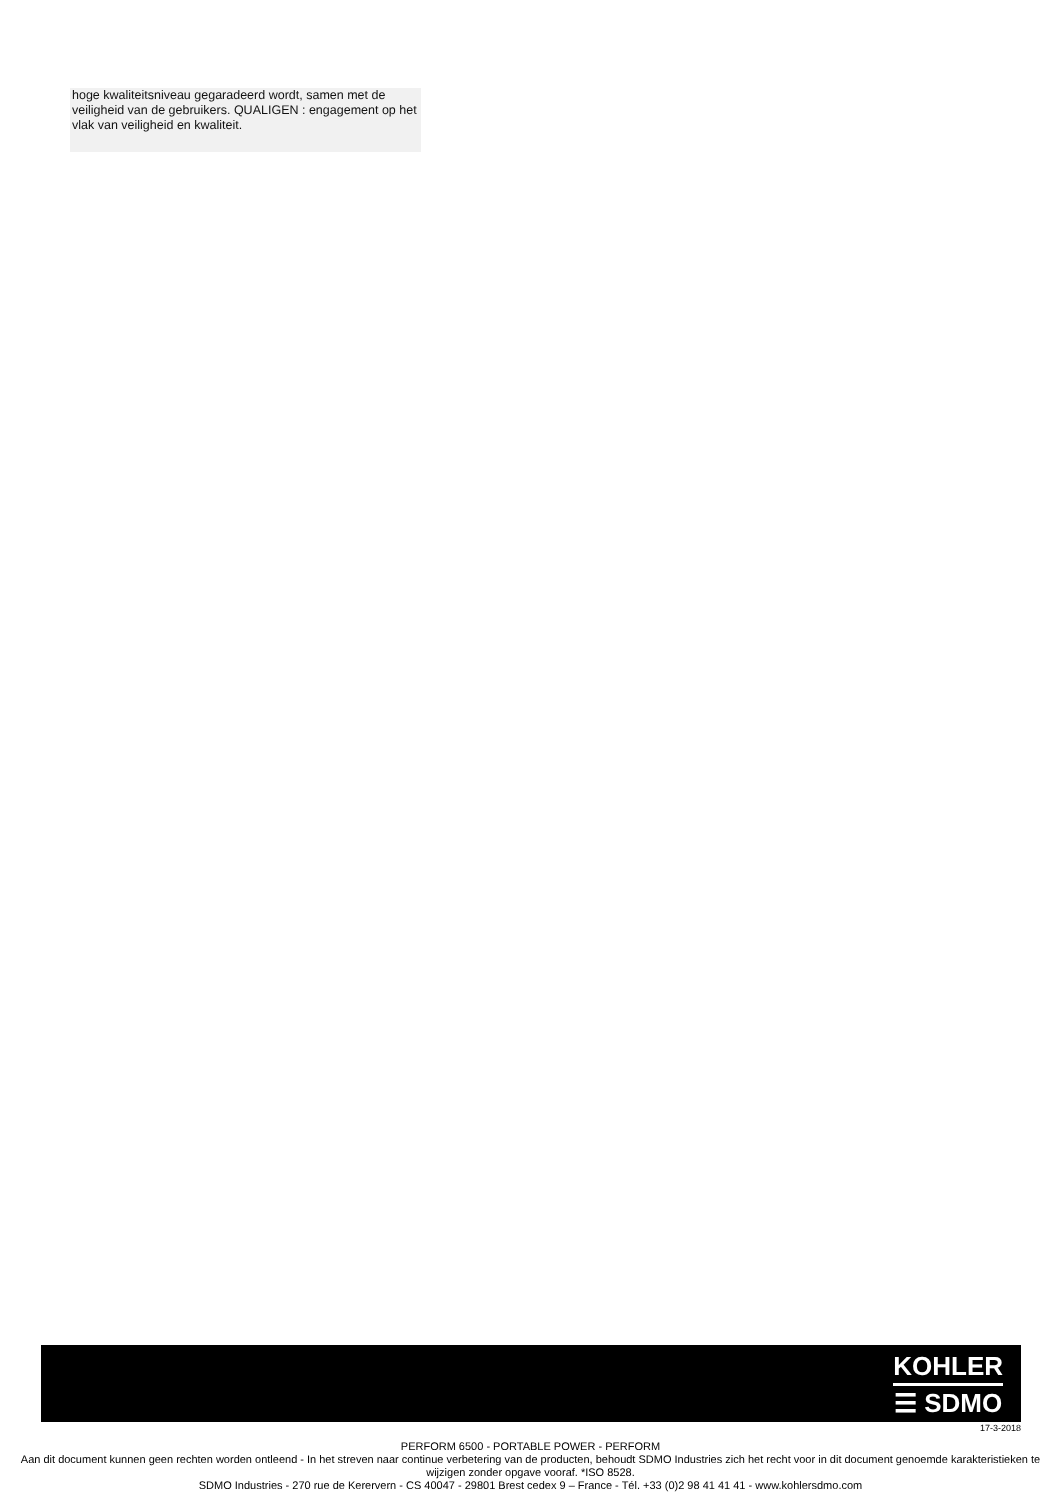hoge kwaliteitsniveau gegaradeerd wordt, samen met de veiligheid van de gebruikers. QUALIGEN : engagement op het vlak van veiligheid en kwaliteit.
KOHLER
☰ SDMO
17-3-2018
PERFORM 6500 - PORTABLE POWER - PERFORM
Aan dit document kunnen geen rechten worden ontleend - In het streven naar continue verbetering van de producten, behoudt SDMO Industries zich het recht voor in dit document genoemde karakteristieken te wijzigen zonder opgave vooraf. *ISO 8528.
SDMO Industries - 270 rue de Kerervern - CS 40047 - 29801 Brest cedex 9 – France - Tél. +33 (0)2 98 41 41 41 - www.kohlersdmo.com